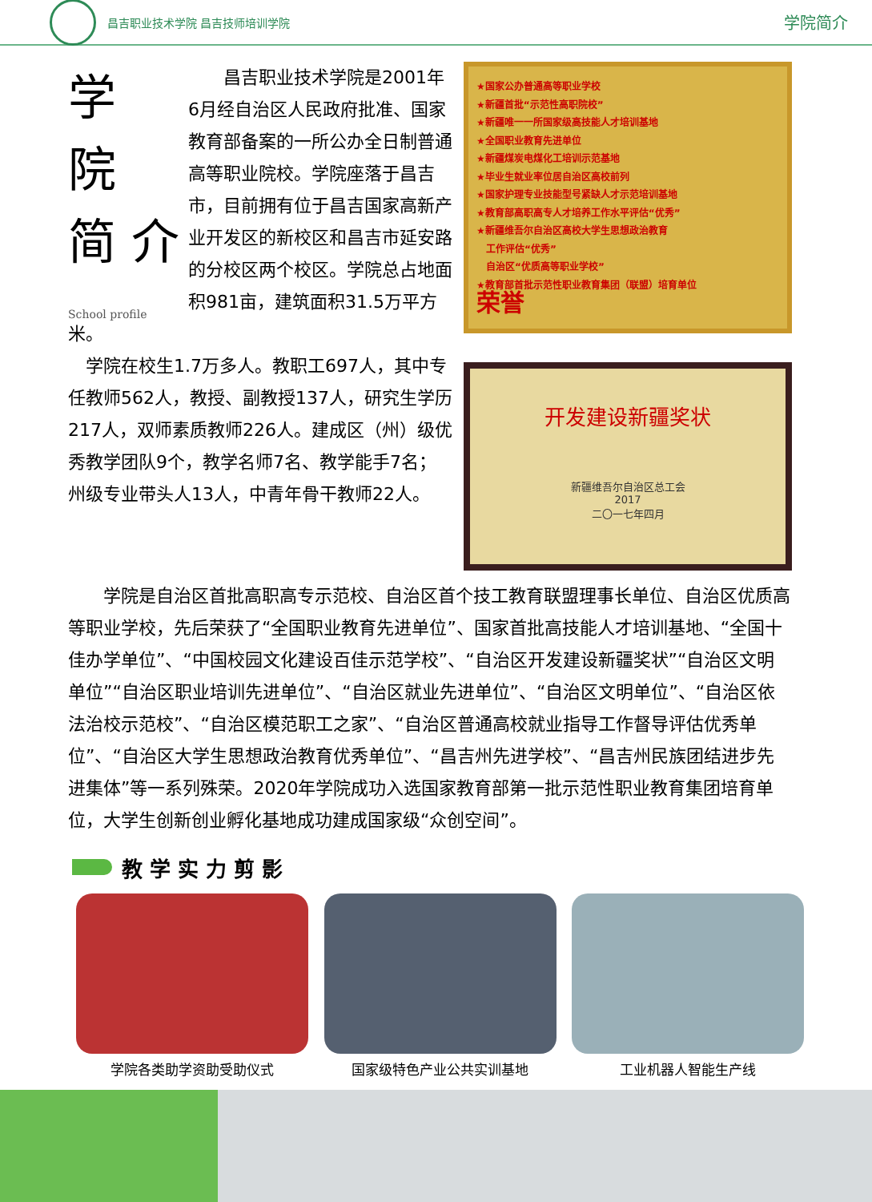昌吉职业技术学院 昌吉技师培训学院
学院简介
学
院
简 介
School profile
　　昌吉职业技术学院是2001年6月经自治区人民政府批准、国家教育部备案的一所公办全日制普通高等职业院校。学院座落于昌吉市，目前拥有位于昌吉国家高新产业开发区的新校区和昌吉市延安路的分校区两个校区。学院总占地面积981亩，建筑面积31.5万平方米。
　学院在校生1.7万多人。教职工697人，其中专任教师562人，教授、副教授137人，研究生学历217人，双师素质教师226人。建成区（州）级优秀教学团队9个，教学名师7名、教学能手7名；州级专业带头人13人，中青年骨干教师22人。
★国家公办普通高等职业学校
★新疆首批“示范性高职院校”
★新疆唯一一所国家级高技能人才培训基地
★全国职业教育先进单位
★新疆煤炭电煤化工培训示范基地
★毕业生就业率位居自治区高校前列
★国家护理专业技能型号紧缺人才示范培训基地
★教育部高职高专人才培养工作水平评估“优秀”
★新疆维吾尔自治区高校大学生思想政治教育
　工作评估“优秀”
　自治区“优质高等职业学校”
★教育部首批示范性职业教育集团（联盟）培育单位
荣誉
开发建设新疆奖状
新疆维吾尔自治区总工会
2017
二〇一七年四月
　　学院是自治区首批高职高专示范校、自治区首个技工教育联盟理事长单位、自治区优质高等职业学校，先后荣获了“全国职业教育先进单位”、国家首批高技能人才培训基地、“全国十佳办学单位”、“中国校园文化建设百佳示范学校”、“自治区开发建设新疆奖状”“自治区文明单位”“自治区职业培训先进单位”、“自治区就业先进单位”、“自治区文明单位”、“自治区依法治校示范校”、“自治区模范职工之家”、“自治区普通高校就业指导工作督导评估优秀单位”、“自治区大学生思想政治教育优秀单位”、“昌吉州先进学校”、“昌吉州民族团结进步先进集体”等一系列殊荣。2020年学院成功入选国家教育部第一批示范性职业教育集团培育单位，大学生创新创业孵化基地成功建成国家级“众创空间”。
教 学 实 力 剪 影
学院各类助学资助受助仪式 国家级特色产业公共实训基地 工业机器人智能生产线